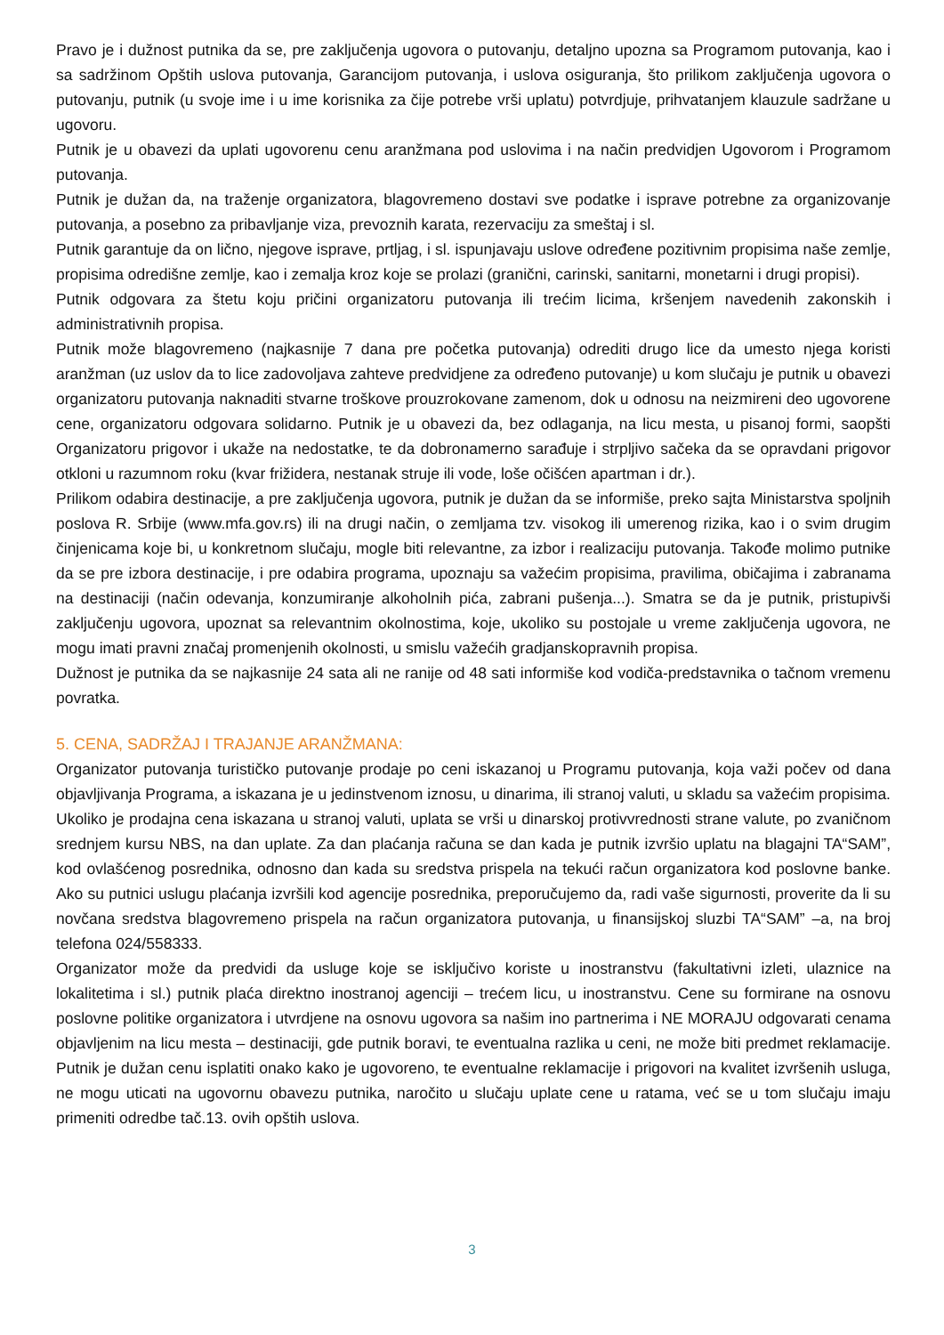Pravo je i dužnost putnika da se, pre zaključenja ugovora o putovanju, detaljno upozna sa Programom putovanja, kao i sa sadržinom Opštih uslova putovanja, Garancijom putovanja, i uslova osiguranja, što prilikom zaključenja ugovora o putovanju, putnik (u svoje ime i u ime korisnika za čije potrebe vrši uplatu) potvrdjuje, prihvatanjem klauzule sadržane u ugovoru.
Putnik je u obavezi da uplati ugovorenu cenu aranžmana pod uslovima i na način predvidjen Ugovorom i Programom putovanja.
Putnik je dužan da, na traženje organizatora, blagovremeno dostavi sve podatke i isprave potrebne za organizovanje putovanja, a posebno za pribavljanje viza, prevoznih karata, rezervaciju za smeštaj i sl.
Putnik garantuje da on lično, njegove isprave, prtljag, i sl. ispunjavaju uslove određene pozitivnim propisima naše zemlje, propisima odredišne zemlje, kao i zemalja kroz koje se prolazi (granični, carinski, sanitarni, monetarni i drugi propisi).
Putnik odgovara za štetu koju pričini organizatoru putovanja ili trećim licima, kršenjem navedenih zakonskih i administrativnih propisa.
Putnik može blagovremeno (najkasnije 7 dana pre početka putovanja) odrediti drugo lice da umesto njega koristi aranžman (uz uslov da to lice zadovoljava zahteve predvidjene za određeno putovanje) u kom slučaju je putnik u obavezi organizatoru putovanja naknaditi stvarne troškove prouzrokovane zamenom, dok u odnosu na neizmireni deo ugovorene cene, organizatoru odgovara solidarno. Putnik je u obavezi da, bez odlaganja, na licu mesta, u pisanoj formi, saopšti Organizatoru prigovor i ukaže na nedostatke, te da dobronamerno sarađuje i strpljivo sačeka da se opravdani prigovor otkloni u razumnom roku (kvar frižidera, nestanak struje ili vode, loše očišćen apartman i dr.).
Prilikom odabira destinacije, a pre zaključenja ugovora, putnik je dužan da se informiše, preko sajta Ministarstva spoljnih poslova R. Srbije (www.mfa.gov.rs) ili na drugi način, o zemljama tzv. visokog ili umerenog rizika, kao i o svim drugim činjenicama koje bi, u konkretnom slučaju, mogle biti relevantne, za izbor i realizaciju putovanja. Takođe molimo putnike da se pre izbora destinacije, i pre odabira programa, upoznaju sa važećim propisima, pravilima, običajima i zabranama na destinaciji (način odevanja, konzumiranje alkoholnih pića, zabrani pušenja...). Smatra se da je putnik, pristupivši zaključenju ugovora, upoznat sa relevantnim okolnostima, koje, ukoliko su postojale u vreme zaključenja ugovora, ne mogu imati pravni značaj promenjenih okolnosti, u smislu važećih gradjanskopravnih propisa.
Dužnost je putnika da se najkasnije 24 sata ali ne ranije od 48 sati informiše kod vodiča-predstavnika o tačnom vremenu povratka.
5. CENA, SADRŽAJ I TRAJANJE ARANŽMANA:
Organizator putovanja turističko putovanje prodaje po ceni iskazanoj u Programu putovanja, koja važi počev od dana objavljivanja Programa, a iskazana je u jedinstvenom iznosu, u dinarima, ili stranoj valuti, u skladu sa važećim propisima. Ukoliko je prodajna cena iskazana u stranoj valuti, uplata se vrši u dinarskoj protivvrednosti strane valute, po zvaničnom srednjem kursu NBS, na dan uplate. Za dan plaćanja računa se dan kada je putnik izvršio uplatu na blagajni TA“SAM”, kod ovlašćenog posrednika, odnosno dan kada su sredstva prispela na tekući račun organizatora kod poslovne banke. Ako su putnici uslugu plaćanja izvršili kod agencije posrednika, preporučujemo da, radi vaše sigurnosti, proverite da li su novčana sredstva blagovremeno prispela na račun organizatora putovanja, u finansijskoj sluzbi TA“SAM” –a, na broj telefona 024/558333.
Organizator može da predvidi da usluge koje se isključivo koriste u inostranstvu (fakultativni izleti, ulaznice na lokalitetima i sl.) putnik plaća direktno inostranoj agenciji – trećem licu, u inostranstvu. Cene su formirane na osnovu poslovne politike organizatora i utvrdjene na osnovu ugovora sa našim ino partnerima i NE MORAJU odgovarati cenama objavljenim na licu mesta – destinaciji, gde putnik boravi, te eventualna razlika u ceni, ne može biti predmet reklamacije. Putnik je dužan cenu isplatiti onako kako je ugovoreno, te eventualne reklamacije i prigovori na kvalitet izvršenih usluga, ne mogu uticati na ugovornu obavezu putnika, naročito u slučaju uplate cene u ratama, već se u tom slučaju imaju primeniti odredbe tač.13. ovih opštih uslova.
3